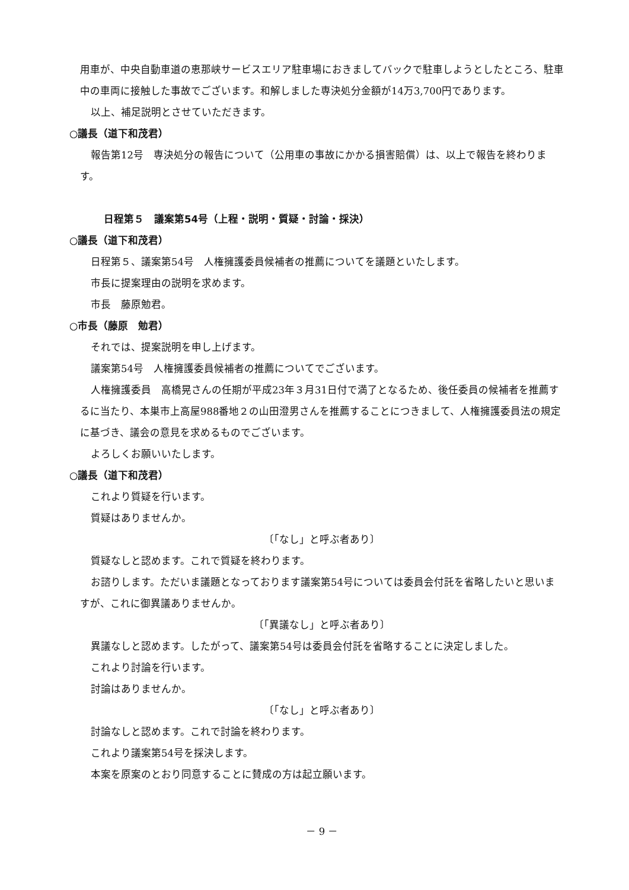用車が、中央自動車道の恵那峡サービスエリア駐車場におきましてバックで駐車しようとしたところ、駐車中の車両に接触した事故でございます。和解しました専決処分金額が14万3,700円であります。
以上、補足説明とさせていただきます。
○議長（道下和茂君）
報告第12号　専決処分の報告について（公用車の事故にかかる損害賠償）は、以上で報告を終わります。
日程第５　議案第54号（上程・説明・質疑・討論・採決）
○議長（道下和茂君）
日程第５、議案第54号　人権擁護委員候補者の推薦についてを議題といたします。
市長に提案理由の説明を求めます。
市長　藤原勉君。
○市長（藤原　勉君）
それでは、提案説明を申し上げます。
議案第54号　人権擁護委員候補者の推薦についてでございます。
人権擁護委員　高橋晃さんの任期が平成23年３月31日付で満了となるため、後任委員の候補者を推薦するに当たり、本巣市上高屋988番地２の山田澄男さんを推薦することにつきまして、人権擁護委員法の規定に基づき、議会の意見を求めるものでございます。
よろしくお願いいたします。
○議長（道下和茂君）
これより質疑を行います。
質疑はありませんか。
〔「なし」と呼ぶ者あり〕
質疑なしと認めます。これで質疑を終わります。
お諮りします。ただいま議題となっております議案第54号については委員会付託を省略したいと思いますが、これに御異議ありませんか。
〔「異議なし」と呼ぶ者あり〕
異議なしと認めます。したがって、議案第54号は委員会付託を省略することに決定しました。
これより討論を行います。
討論はありませんか。
〔「なし」と呼ぶ者あり〕
討論なしと認めます。これで討論を終わります。
これより議案第54号を採決します。
本案を原案のとおり同意することに賛成の方は起立願います。
－ 9 －